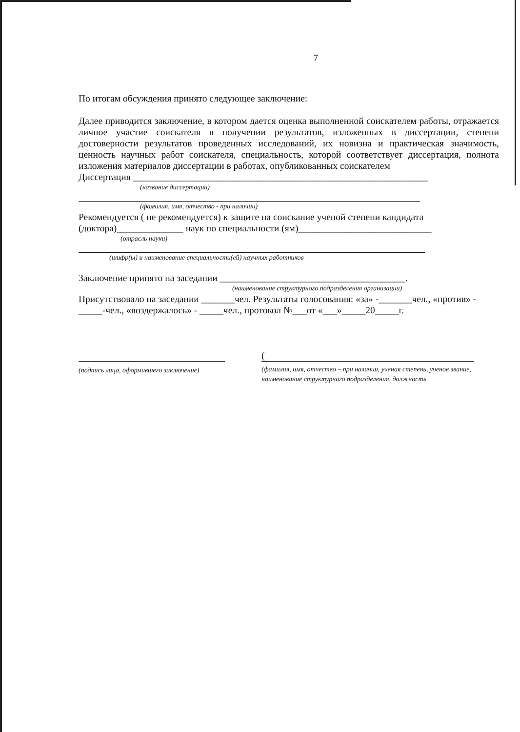7
По итогам обсуждения принято следующее заключение:
Далее приводится заключение, в котором дается оценка выполненной соискателем работы, отражается личное участие соискателя в получении результатов, изложенных в диссертации, степени достоверности результатов проведенных исследований, их новизна и практическая значимость, ценность научных работ соискателя, специальность, которой соответствует диссертация, полнота изложения материалов диссертации в работах, опубликованных соискателем
Диссертация ______________________________________________________________
(название диссертации)
(фамилия, имя, отчество - при наличии)
Рекомендуется ( не рекомендуется) к защите на соискание ученой степени кандидата (доктора)______________ наук по специальности (ям)____________________________
(отрасль науки)
(шифр(ы) и наименование специальности(ей) научных работников
Заключение принято на заседании _______________________________________.
(наименование структурного подразделения организации)
Присутствовало на заседании _______чел. Результаты голосования: «за» -_______чел., «против» - _____-чел., «воздержалось» - _____чел., протокол №___от «___»_____20_____г.
(подпись лица, оформившего заключение)
(
(фамилия, имя, отчество – при наличии, ученая степень, ученое звание, наименование структурного подразделения, должность